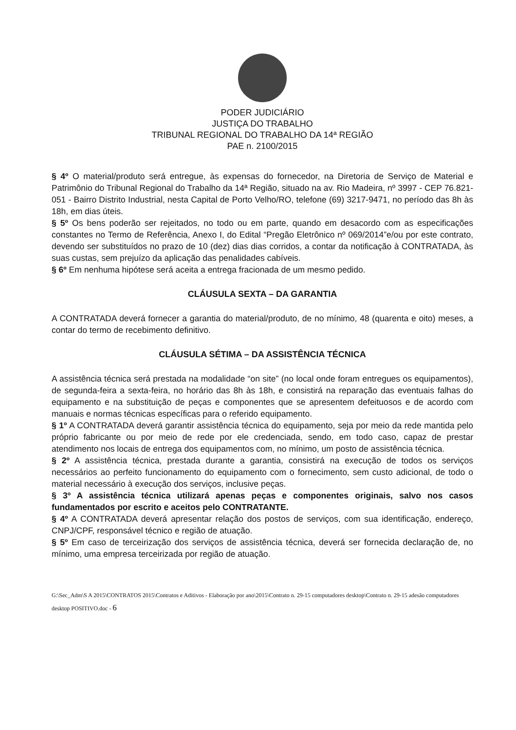PODER JUDICIÁRIO
JUSTIÇA DO TRABALHO
TRIBUNAL REGIONAL DO TRABALHO DA 14ª REGIÃO
PAE n. 2100/2015
§ 4º O material/produto será entregue, às expensas do fornecedor, na Diretoria de Serviço de Material e Patrimônio do Tribunal Regional do Trabalho da 14ª Região, situado na av. Rio Madeira, nº 3997 - CEP 76.821-051 - Bairro Distrito Industrial, nesta Capital de Porto Velho/RO, telefone (69) 3217-9471, no período das 8h às 18h, em dias úteis.
§ 5º Os bens poderão ser rejeitados, no todo ou em parte, quando em desacordo com as especificações constantes no Termo de Referência, Anexo I, do Edital “Pregão Eletrônico nº 069/2014”e/ou por este contrato, devendo ser substituídos no prazo de 10 (dez) dias dias corridos, a contar da notificação à CONTRATADA, às suas custas, sem prejuízo da aplicação das penalidades cabíveis.
§ 6º Em nenhuma hipótese será aceita a entrega fracionada de um mesmo pedido.
CLÁUSULA SEXTA – DA GARANTIA
A CONTRATADA deverá fornecer a garantia do material/produto, de no mínimo, 48 (quarenta e oito) meses, a contar do termo de recebimento definitivo.
CLÁUSULA SÉTIMA – DA ASSISTÊNCIA TÉCNICA
A assistência técnica será prestada na modalidade “on site” (no local onde foram entregues os equipamentos), de segunda-feira a sexta-feira, no horário das 8h às 18h, e consistirá na reparação das eventuais falhas do equipamento e na substituição de peças e componentes que se apresentem defeituosos e de acordo com manuais e normas técnicas específicas para o referido equipamento.
§ 1º A CONTRATADA deverá garantir assistência técnica do equipamento, seja por meio da rede mantida pelo próprio fabricante ou por meio de rede por ele credenciada, sendo, em todo caso, capaz de prestar atendimento nos locais de entrega dos equipamentos com, no mínimo, um posto de assistência técnica.
§ 2º A assistência técnica, prestada durante a garantia, consistirá na execução de todos os serviços necessários ao perfeito funcionamento do equipamento com o fornecimento, sem custo adicional, de todo o material necessário à execução dos serviços, inclusive peças.
§ 3º A assistência técnica utilizará apenas peças e componentes originais, salvo nos casos fundamentados por escrito e aceitos pelo CONTRATANTE.
§ 4º A CONTRATADA deverá apresentar relação dos postos de serviços, com sua identificação, endereço, CNPJ/CPF, responsável técnico e região de atuação.
§ 5º Em caso de terceirização dos serviços de assistência técnica, deverá ser fornecida declaração de, no mínimo, uma empresa terceirizada por região de atuação.
G:\Sec_Adm\S A 2015\CONTRATOS 2015\Contratos e Aditivos - Elaboração por ano\2015\Contrato n. 29-15 computadores desktop\Contrato n. 29-15 adesão computadores desktop POSITIVO.doc - 6